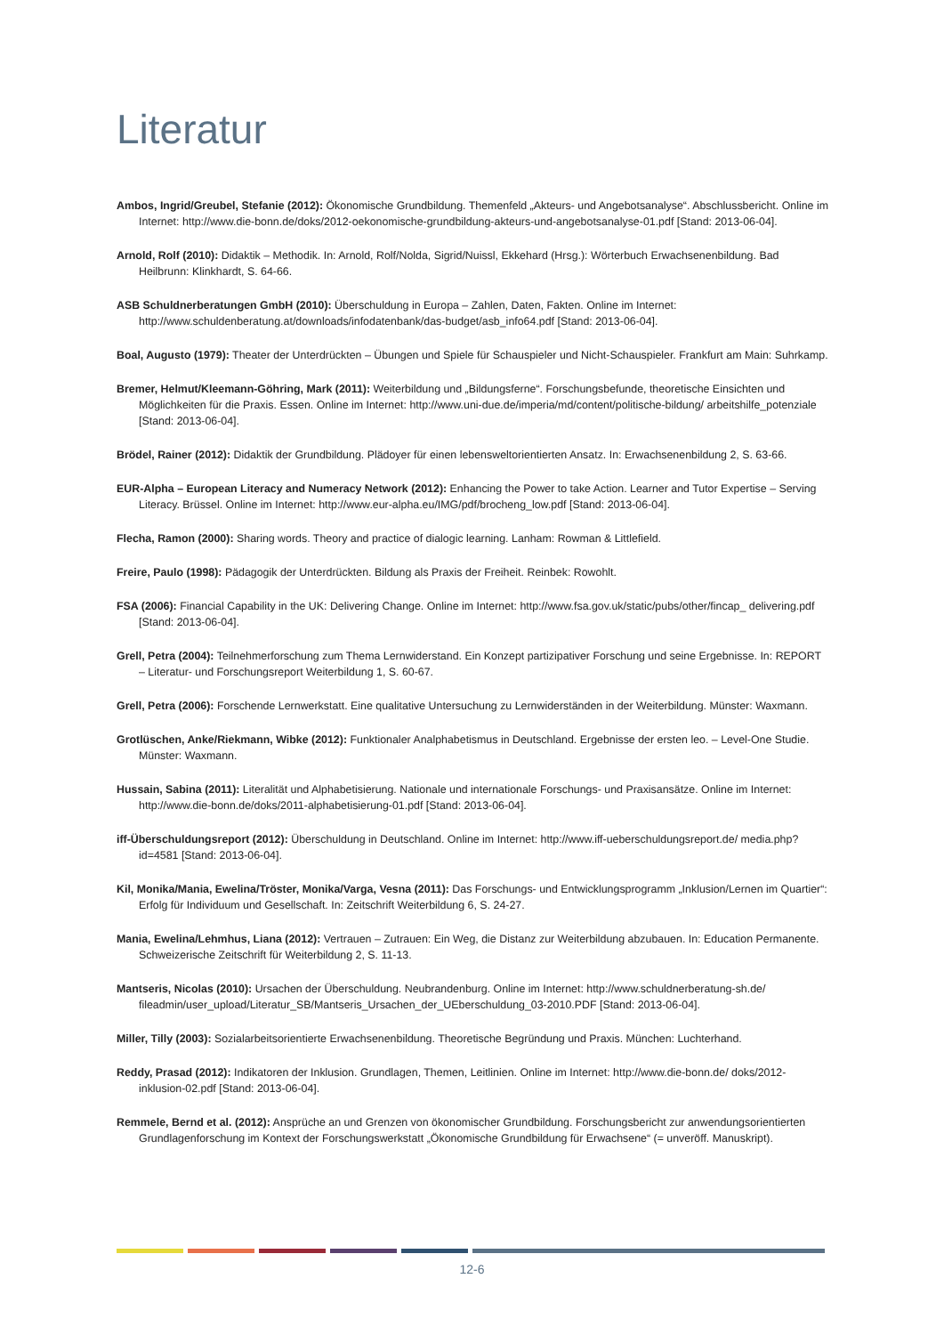Literatur
Ambos, Ingrid/Greubel, Stefanie (2012): Ökonomische Grundbildung. Themenfeld „Akteurs- und Angebotsanalyse“. Abschlussbericht. Online im Internet: http://www.die-bonn.de/doks/2012-oekonomische-grundbildung-akteurs-und-angebotsanalyse-01.pdf [Stand: 2013-06-04].
Arnold, Rolf (2010): Didaktik – Methodik. In: Arnold, Rolf/Nolda, Sigrid/Nuissl, Ekkehard (Hrsg.): Wörterbuch Erwachsenenbildung. Bad Heilbrunn: Klinkhardt, S. 64-66.
ASB Schuldnerberatungen GmbH (2010): Überschuldung in Europa – Zahlen, Daten, Fakten. Online im Internet: http://www.schuldenberatung.at/downloads/infodatenbank/das-budget/asb_info64.pdf [Stand: 2013-06-04].
Boal, Augusto (1979): Theater der Unterdrückten – Übungen und Spiele für Schauspieler und Nicht-Schauspieler. Frankfurt am Main: Suhrkamp.
Bremer, Helmut/Kleemann-Göhring, Mark (2011): Weiterbildung und „Bildungsferne“. Forschungsbefunde, theoretische Einsichten und Möglichkeiten für die Praxis. Essen. Online im Internet: http://www.uni-due.de/imperia/md/content/politische-bildung/ arbeitshilfe_potenziale [Stand: 2013-06-04].
Brödel, Rainer (2012): Didaktik der Grundbildung. Plädoyer für einen lebensweltorientierten Ansatz. In: Erwachsenenbildung 2, S. 63-66.
EUR-Alpha – European Literacy and Numeracy Network (2012): Enhancing the Power to take Action. Learner and Tutor Expertise – Serving Literacy. Brüssel. Online im Internet: http://www.eur-alpha.eu/IMG/pdf/brocheng_low.pdf [Stand: 2013-06-04].
Flecha, Ramon (2000): Sharing words. Theory and practice of dialogic learning. Lanham: Rowman & Littlefield.
Freire, Paulo (1998): Pädagogik der Unterdrückten. Bildung als Praxis der Freiheit. Reinbek: Rowohlt.
FSA (2006): Financial Capability in the UK: Delivering Change. Online im Internet: http://www.fsa.gov.uk/static/pubs/other/fincap_ delivering.pdf [Stand: 2013-06-04].
Grell, Petra (2004): Teilnehmerforschung zum Thema Lernwiderstand. Ein Konzept partizipativer Forschung und seine Ergebnisse. In: REPORT – Literatur- und Forschungsreport Weiterbildung 1, S. 60-67.
Grell, Petra (2006): Forschende Lernwerkstatt. Eine qualitative Untersuchung zu Lernwiderständen in der Weiterbildung. Münster: Waxmann.
Grotlüschen, Anke/Riekmann, Wibke (2012): Funktionaler Analphabetismus in Deutschland. Ergebnisse der ersten leo. – Level-One Studie. Münster: Waxmann.
Hussain, Sabina (2011): Literalität und Alphabetisierung. Nationale und internationale Forschungs- und Praxisansätze. Online im Internet: http://www.die-bonn.de/doks/2011-alphabetisierung-01.pdf [Stand: 2013-06-04].
iff-Überschuldungsreport (2012): Überschuldung in Deutschland. Online im Internet: http://www.iff-ueberschuldungsreport.de/ media.php?id=4581 [Stand: 2013-06-04].
Kil, Monika/Mania, Ewelina/Tröster, Monika/Varga, Vesna (2011): Das Forschungs- und Entwicklungsprogramm „Inklusion/Lernen im Quartier“: Erfolg für Individuum und Gesellschaft. In: Zeitschrift Weiterbildung 6, S. 24-27.
Mania, Ewelina/Lehmhus, Liana (2012): Vertrauen – Zutrauen: Ein Weg, die Distanz zur Weiterbildung abzubauen. In: Education Permanente. Schweizerische Zeitschrift für Weiterbildung 2, S. 11-13.
Mantseris, Nicolas (2010): Ursachen der Überschuldung. Neubrandenburg. Online im Internet: http://www.schuldnerberatung-sh.de/ fileadmin/user_upload/Literatur_SB/Mantseris_Ursachen_der_UEberschuldung_03-2010.PDF [Stand: 2013-06-04].
Miller, Tilly (2003): Sozialarbeitsorientierte Erwachsenenbildung. Theoretische Begründung und Praxis. München: Luchterhand.
Reddy, Prasad (2012): Indikatoren der Inklusion. Grundlagen, Themen, Leitlinien. Online im Internet: http://www.die-bonn.de/ doks/2012-inklusion-02.pdf [Stand: 2013-06-04].
Remmele, Bernd et al. (2012): Ansprüche an und Grenzen von ökonomischer Grundbildung. Forschungsbericht zur anwendungsorientierten Grundlagenforschung im Kontext der Forschungswerkstatt „Ökonomische Grundbildung für Erwachsene“ (= unveröff. Manuskript).
12-6